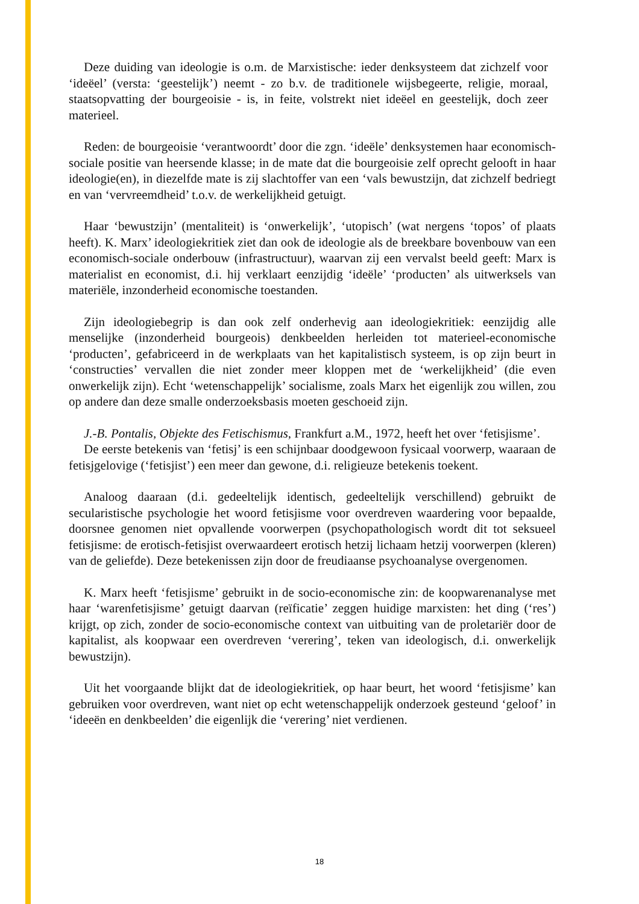Deze duiding van ideologie is o.m. de Marxistische: ieder denksysteem dat zichzelf voor ‘ideëel’ (versta: ‘geestelijk’) neemt - zo b.v. de traditionele wijsbegeerte, religie, moraal, staatsopvatting der bourgeoisie - is, in feite, volstrekt niet ideëel en geestelijk, doch zeer materieel.
Reden: de bourgeoisie ‘verantwoordt’ door die zgn. ‘ideële’ denksystemen haar economisch-sociale positie van heersende klasse; in de mate dat die bourgeoisie zelf oprecht gelooft in haar ideologie(en), in diezelfde mate is zij slachtoffer van een ‘vals bewustzijn, dat zichzelf bedriegt en van ‘vervreemdheid’ t.o.v. de werkelijkheid getuigt.
Haar ‘bewustzijn’ (mentaliteit) is ‘onwerkelijk’, ‘utopisch’ (wat nergens ‘topos’ of plaats heeft). K. Marx’ ideologiekritiek ziet dan ook de ideologie als de breekbare bovenbouw van een economisch-sociale onderbouw (infrastructuur), waarvan zij een vervalst beeld geeft: Marx is materialist en economist, d.i. hij verklaart eenzijdig ‘ideële’ ‘producten’ als uitwerksels van materiële, inzonderheid economische toestanden.
Zijn ideologiebegrip is dan ook zelf onderhevig aan ideologiekritiek: eenzijdig alle menselijke (inzonderheid bourgeois) denkbeelden herleiden tot materieel-economische ‘producten’, gefabriceerd in de werkplaats van het kapitalistisch systeem, is op zijn beurt in ‘constructies’ vervallen die niet zonder meer kloppen met de ‘werkelijkheid’ (die even onwerkelijk zijn). Echt ‘wetenschappelijk’ socialisme, zoals Marx het eigenlijk zou willen, zou op andere dan deze smalle onderzoeksbasis moeten geschoeid zijn.
J.-B. Pontalis, Objekte des Fetischismus, Frankfurt a.M., 1972, heeft het over ‘fetisjisme’.
De eerste betekenis van ‘fetisj’ is een schijnbaar doodgewoon fysicaal voorwerp, waaraan de fetisjgelovige (‘fetisjist’) een meer dan gewone, d.i. religieuze betekenis toekent.
Analoog daaraan (d.i. gedeeltelijk identisch, gedeeltelijk verschillend) gebruikt de secularistische psychologie het woord fetisjisme voor overdreven waardering voor bepaalde, doorsnee genomen niet opvallende voorwerpen (psychopathologisch wordt dit tot seksueel fetisjisme: de erotisch-fetisjist overwaardeert erotisch hetzij lichaam hetzij voorwerpen (kleren) van de geliefde). Deze betekenissen zijn door de freudiaanse psychoanalyse overgenomen.
K. Marx heeft ‘fetisjisme’ gebruikt in de socio-economische zin: de koopwarenanalyse met haar ‘warenfetisjisme’ getuigt daarvan (reïficatie’ zeggen huidige marxisten: het ding (‘res’) krijgt, op zich, zonder de socio-economische context van uitbuiting van de proletariër door de kapitalist, als koopwaar een overdreven ‘verering’, teken van ideologisch, d.i. onwerkelijk bewustzijn).
Uit het voorgaande blijkt dat de ideologiekritiek, op haar beurt, het woord ‘fetisjisme’ kan gebruiken voor overdreven, want niet op echt wetenschappelijk onderzoek gesteund ‘geloof’ in ‘ideeën en denkbeelden’ die eigenlijk die ‘verering’ niet verdienen.
18